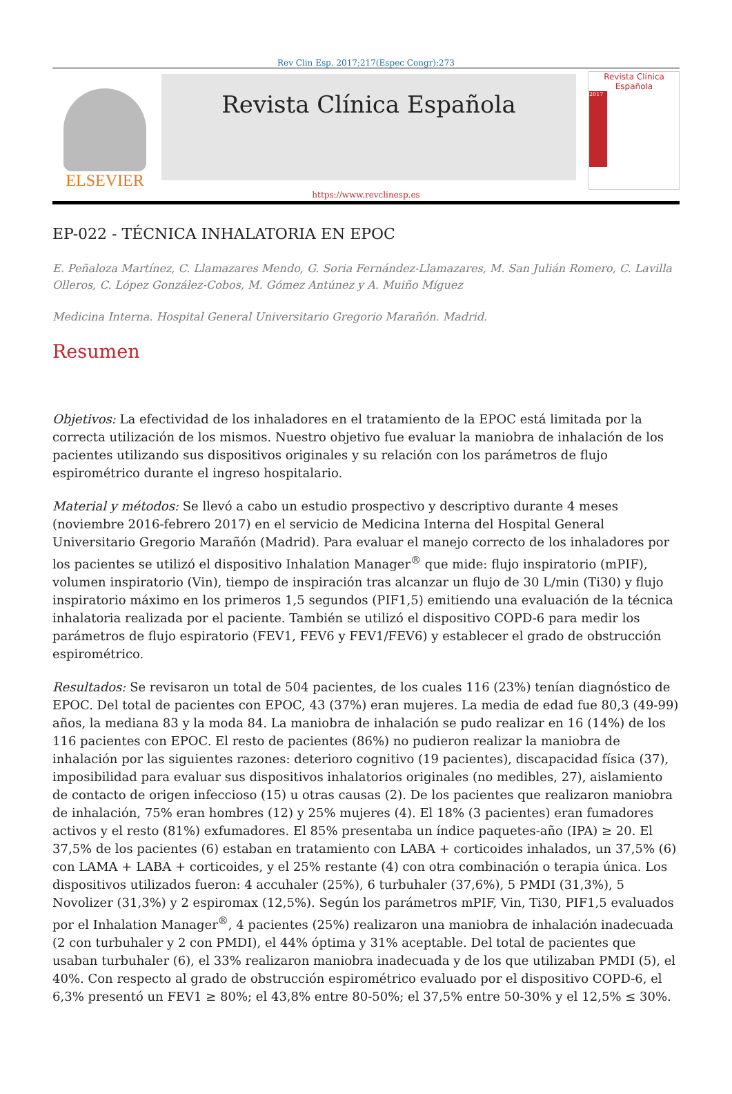Rev Clin Esp. 2017;217(Espec Congr):273
ELSEVIER
Revista Clínica Española
Revista Clínica Española
2017
https://www.revclinesp.es
EP-022 - TÉCNICA INHALATORIA EN EPOC
E. Peñaloza Martínez, C. Llamazares Mendo, G. Soria Fernández-Llamazares, M. San Julián Romero, C. Lavilla Olleros, C. López González-Cobos, M. Gómez Antúnez y A. Muiño Míguez
Medicina Interna. Hospital General Universitario Gregorio Marañón. Madrid.
Resumen
Objetivos: La efectividad de los inhaladores en el tratamiento de la EPOC está limitada por la correcta utilización de los mismos. Nuestro objetivo fue evaluar la maniobra de inhalación de los pacientes utilizando sus dispositivos originales y su relación con los parámetros de flujo espirométrico durante el ingreso hospitalario.
Material y métodos: Se llevó a cabo un estudio prospectivo y descriptivo durante 4 meses (noviembre 2016-febrero 2017) en el servicio de Medicina Interna del Hospital General Universitario Gregorio Marañón (Madrid). Para evaluar el manejo correcto de los inhaladores por los pacientes se utilizó el dispositivo Inhalation Manager<sup>®</sup> que mide: flujo inspiratorio (mPIF), volumen inspiratorio (Vin), tiempo de inspiración tras alcanzar un flujo de 30 L/min (Ti30) y flujo inspiratorio máximo en los primeros 1,5 segundos (PIF1,5) emitiendo una evaluación de la técnica inhalatoria realizada por el paciente. También se utilizó el dispositivo COPD-6 para medir los parámetros de flujo espiratorio (FEV1, FEV6 y FEV1/FEV6) y establecer el grado de obstrucción espirométrico.
Resultados: Se revisaron un total de 504 pacientes, de los cuales 116 (23%) tenían diagnóstico de EPOC. Del total de pacientes con EPOC, 43 (37%) eran mujeres. La media de edad fue 80,3 (49-99) años, la mediana 83 y la moda 84. La maniobra de inhalación se pudo realizar en 16 (14%) de los 116 pacientes con EPOC. El resto de pacientes (86%) no pudieron realizar la maniobra de inhalación por las siguientes razones: deterioro cognitivo (19 pacientes), discapacidad física (37), imposibilidad para evaluar sus dispositivos inhalatorios originales (no medibles, 27), aislamiento de contacto de origen infeccioso (15) u otras causas (2). De los pacientes que realizaron maniobra de inhalación, 75% eran hombres (12) y 25% mujeres (4). El 18% (3 pacientes) eran fumadores activos y el resto (81%) exfumadores. El 85% presentaba un índice paquetes-año (IPA) ≥ 20. El 37,5% de los pacientes (6) estaban en tratamiento con LABA + corticoides inhalados, un 37,5% (6) con LAMA + LABA + corticoides, y el 25% restante (4) con otra combinación o terapia única. Los dispositivos utilizados fueron: 4 accuhaler (25%), 6 turbuhaler (37,6%), 5 PMDI (31,3%), 5 Novolizer (31,3%) y 2 espiromax (12,5%). Según los parámetros mPIF, Vin, Ti30, PIF1,5 evaluados por el Inhalation Manager<sup>®</sup>, 4 pacientes (25%) realizaron una maniobra de inhalación inadecuada (2 con turbuhaler y 2 con PMDI), el 44% óptima y 31% aceptable. Del total de pacientes que usaban turbuhaler (6), el 33% realizaron maniobra inadecuada y de los que utilizaban PMDI (5), el 40%. Con respecto al grado de obstrucción espirométrico evaluado por el dispositivo COPD-6, el 6,3% presentó un FEV1 ≥ 80%; el 43,8% entre 80-50%; el 37,5% entre 50-30% y el 12,5% ≤ 30%.